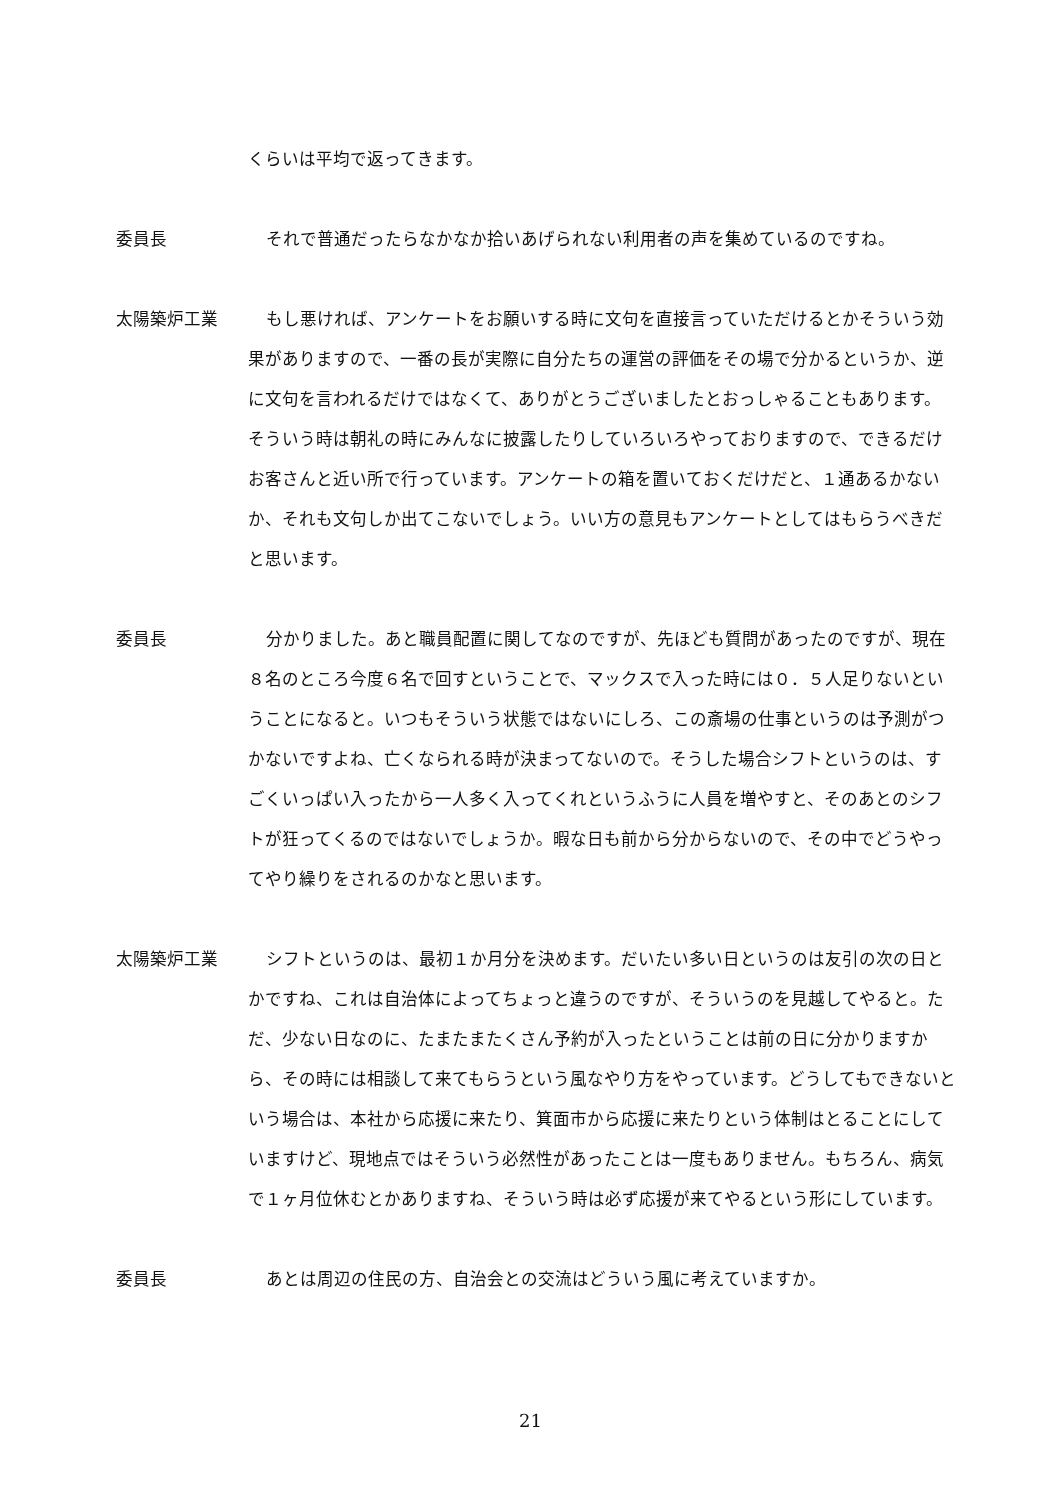くらいは平均で返ってきます。
委員長 それで普通だったらなかなか拾いあげられない利用者の声を集めているのですね。
太陽築炉工業 もし悪ければ、アンケートをお願いする時に文句を直接言っていただけるとかそういう効果がありますので、一番の長が実際に自分たちの運営の評価をその場で分かるというか、逆に文句を言われるだけではなくて、ありがとうございましたとおっしゃることもあります。そういう時は朝礼の時にみんなに披露したりしていろいろやっておりますので、できるだけお客さんと近い所で行っています。アンケートの箱を置いておくだけだと、１通あるかないか、それも文句しか出てこないでしょう。いい方の意見もアンケートとしてはもらうべきだと思います。
委員長 分かりました。あと職員配置に関してなのですが、先ほども質問があったのですが、現在８名のところ今度６名で回すということで、マックスで入った時には０．５人足りないということになると。いつもそういう状態ではないにしろ、この斎場の仕事というのは予測がつかないですよね、亡くなられる時が決まってないので。そうした場合シフトというのは、すごくいっぱい入ったから一人多く入ってくれというふうに人員を増やすと、そのあとのシフトが狂ってくるのではないでしょうか。暇な日も前から分からないので、その中でどうやってやり繰りをされるのかなと思います。
太陽築炉工業 シフトというのは、最初１か月分を決めます。だいたい多い日というのは友引の次の日とかですね、これは自治体によってちょっと違うのですが、そういうのを見越してやると。ただ、少ない日なのに、たまたまたくさん予約が入ったということは前の日に分かりますから、その時には相談して来てもらうという風なやり方をやっています。どうしてもできないという場合は、本社から応援に来たり、箕面市から応援に来たりという体制はとることにしていますけど、現地点ではそういう必然性があったことは一度もありません。もちろん、病気で１ヶ月位休むとかありますね、そういう時は必ず応援が来てやるという形にしています。
委員長 あとは周辺の住民の方、自治会との交流はどういう風に考えていますか。
21